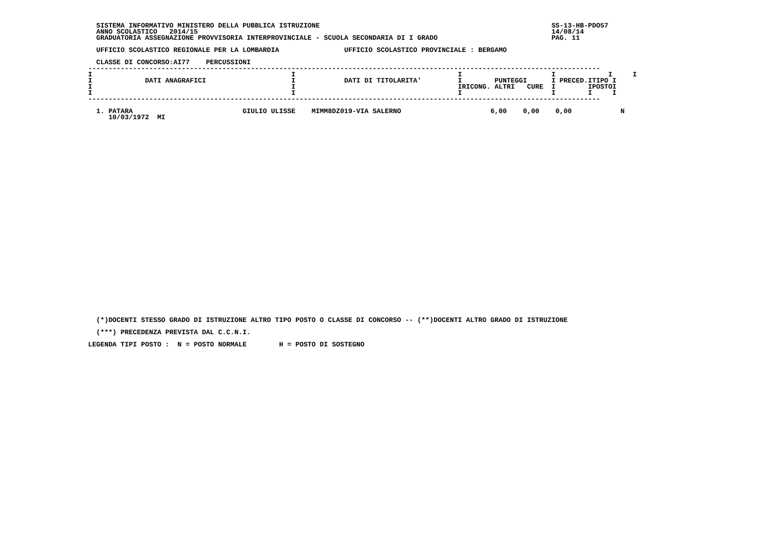SISTEMA INFORMATIVO MINISTERO DELLA PUBBLICA ISTRUZIONE                                                         SS-13-HB-PDO57
   ANNO SCOLASTICO   2014/15                                                                                       14/08/14
   GRADUATORIA ASSEGNAZIONE PROVVISORIA INTERPROVINCIALE - SCUOLA SECONDARIA DI I GRADO                            PAG. 11

   UFFICIO SCOLASTICO REGIONALE PER LA LOMBARDIA                UFFICIO SCOLASTICO PROVINCIALE : BERGAMO

   CLASSE DI CONCORSO:AI77    PERCUSSIONI
 ------------------------------------------------------------------------------------------------------------------------------
 I                                                 I                                        I                      I             I     I
 I             DATI ANAGRAFICI                     I            DATI DI TITOLARITA'         I        PUNTEGGI      I PRECED.ITIPO I
 I                                                 I                                        IRICONG. ALTRI   CURE  I        IPOSTOI
 I                                                 I                                        I                      I        I     I
 ------------------------------------------------------------------------------------------------------------------------------

   1. PATARA                           GIULIO ULISSE    MIMM8DZ019-VIA SALERNO                      6,00    0,00    0,00            N
      10/03/1972  MI
   (*)DOCENTI STESSO GRADO DI ISTRUZIONE ALTRO TIPO POSTO O CLASSE DI CONCORSO -- (**)DOCENTI ALTRO GRADO DI ISTRUZIONE

   (***) PRECEDENZA PREVISTA DAL C.C.N.I.

 LEGENDA TIPI POSTO :  N = POSTO NORMALE        H = POSTO DI SOSTEGNO